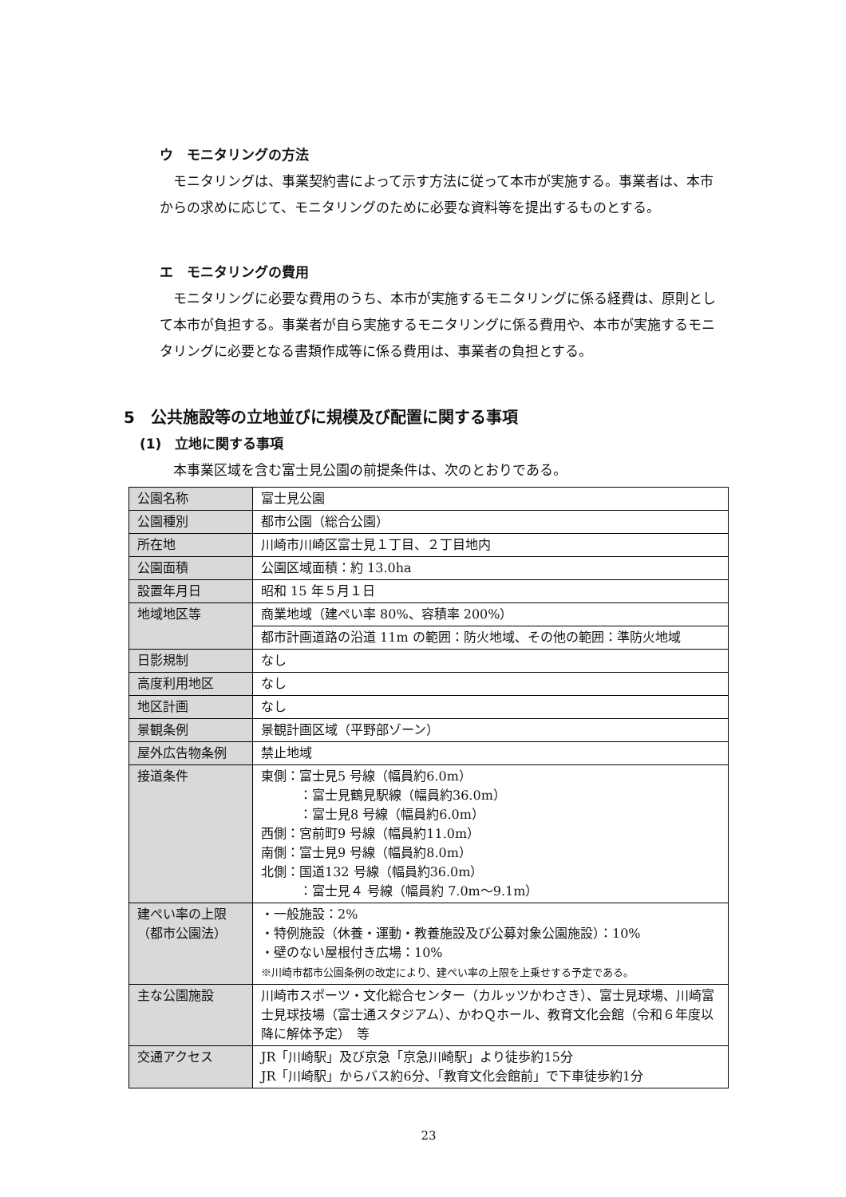ウ　モニタリングの方法
モニタリングは、事業契約書によって示す方法に従って本市が実施する。事業者は、本市からの求めに応じて、モニタリングのために必要な資料等を提出するものとする。
エ　モニタリングの費用
モニタリングに必要な費用のうち、本市が実施するモニタリングに係る経費は、原則として本市が負担する。事業者が自ら実施するモニタリングに係る費用や、本市が実施するモニタリングに必要となる書類作成等に係る費用は、事業者の負担とする。
5　公共施設等の立地並びに規模及び配置に関する事項
(1)　立地に関する事項
本事業区域を含む富士見公園の前提条件は、次のとおりである。
| 公園名称 | 富士見公園 |
| 公園種別 | 都市公園（総合公園） |
| 所在地 | 川崎市川崎区富士見１丁目、２丁目地内 |
| 公園面積 | 公園区域面積：約 13.0ha |
| 設置年月日 | 昭和 15 年５月１日 |
| 地域地区等 | 商業地域（建ぺい率 80%、容積率 200%） |
| | 都市計画道路の沿道 11m の範囲：防火地域、その他の範囲：準防火地域 |
| 日影規制 | なし |
| 高度利用地区 | なし |
| 地区計画 | なし |
| 景観条例 | 景観計画区域（平野部ゾーン） |
| 屋外広告物条例 | 禁止地域 |
| 接道条件 | 東側：富士見5 号線（幅員約6.0m） ：富士見鶴見駅線（幅員約36.0m） ：富士見8 号線（幅員約6.0m） 西側：宮前町9 号線（幅員約11.0m） 南側：富士見9 号線（幅員約8.0m） 北側：国道132 号線（幅員約36.0m） ：富士見４ 号線（幅員約 7.0m～9.1m） |
| 建ぺい率の上限 （都市公園法） | ・一般施設：2% ・特例施設（休養・運動・教養施設及び公募対象公園施設）：10% ・壁のない屋根付き広場：10% ※川崎市都市公園条例の改定により、建ぺい率の上限を上乗せする予定である。 |
| 主な公園施設 | 川崎市スポーツ・文化総合センター（カルッツかわさき）、富士見球場、川崎富士見球技場（富士通スタジアム）、かわＱホール、教育文化会館（令和６年度以降に解体予定） 等 |
| 交通アクセス | JR「川崎駅」及び京急「京急川崎駅」より徒歩約15分 JR「川崎駅」からバス約6分、「教育文化会館前」で下車徒歩約1分 |
23